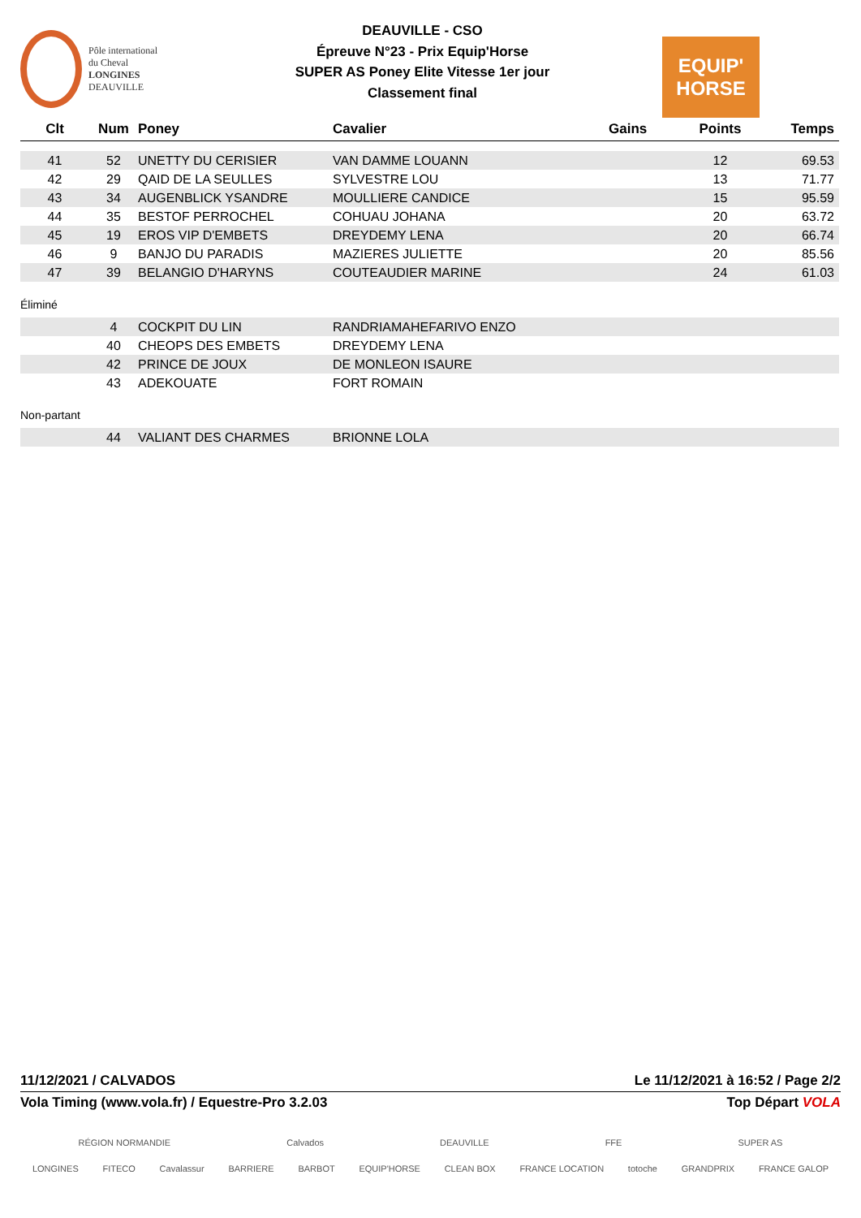Pôle international
du Cheval
LONGINES
DEAUVILLE
DEAUVILLE - CSO
Épreuve N°23 - Prix Equip'Horse
SUPER AS Poney Elite Vitesse 1er jour
Classement final
EQUIP'
HORSE
| Clt | Num | Poney | Cavalier | Gains | Points | Temps |
| --- | --- | --- | --- | --- | --- | --- |
| 41 | 52 | UNETTY DU CERISIER | VAN DAMME LOUANN | | 12 | 69.53 |
| 42 | 29 | QAID DE LA SEULLES | SYLVESTRE LOU | | 13 | 71.77 |
| 43 | 34 | AUGENBLICK YSANDRE | MOULLIERE CANDICE | | 15 | 95.59 |
| 44 | 35 | BESTOF PERROCHEL | COHUAU JOHANA | | 20 | 63.72 |
| 45 | 19 | EROS VIP D'EMBETS | DREYDEMY LENA | | 20 | 66.74 |
| 46 | 9 | BANJO DU PARADIS | MAZIERES JULIETTE | | 20 | 85.56 |
| 47 | 39 | BELANGIO D'HARYNS | COUTEAUDIER MARINE | | 24 | 61.03 |
Éliminé
| | 4 | COCKPIT DU LIN | RANDRIAMAHEFARIVO ENZO |
| | 40 | CHEOPS DES EMBETS | DREYDEMY LENA |
| | 42 | PRINCE DE JOUX | DE MONLEON ISAURE |
| | 43 | ADEKOUATE | FORT ROMAIN |
Non-partant
| | 44 | VALIANT DES CHARMES | BRIONNE LOLA |
11/12/2021 / CALVADOS Le 11/12/2021 à 16:52 / Page 2/2
Vola Timing (www.vola.fr) / Equestre-Pro 3.2.03 Top Départ VOLA
RÉGION NORMANDIE Calvados DEAUVILLE FFE SUPER AS
LONGINES FITECO Cavalassur BARRIERE BARBOT EQUIP'HORSE CLEAN BOX FRANCE LOCATION totoche GRANDPRIX FRANCE GALOP